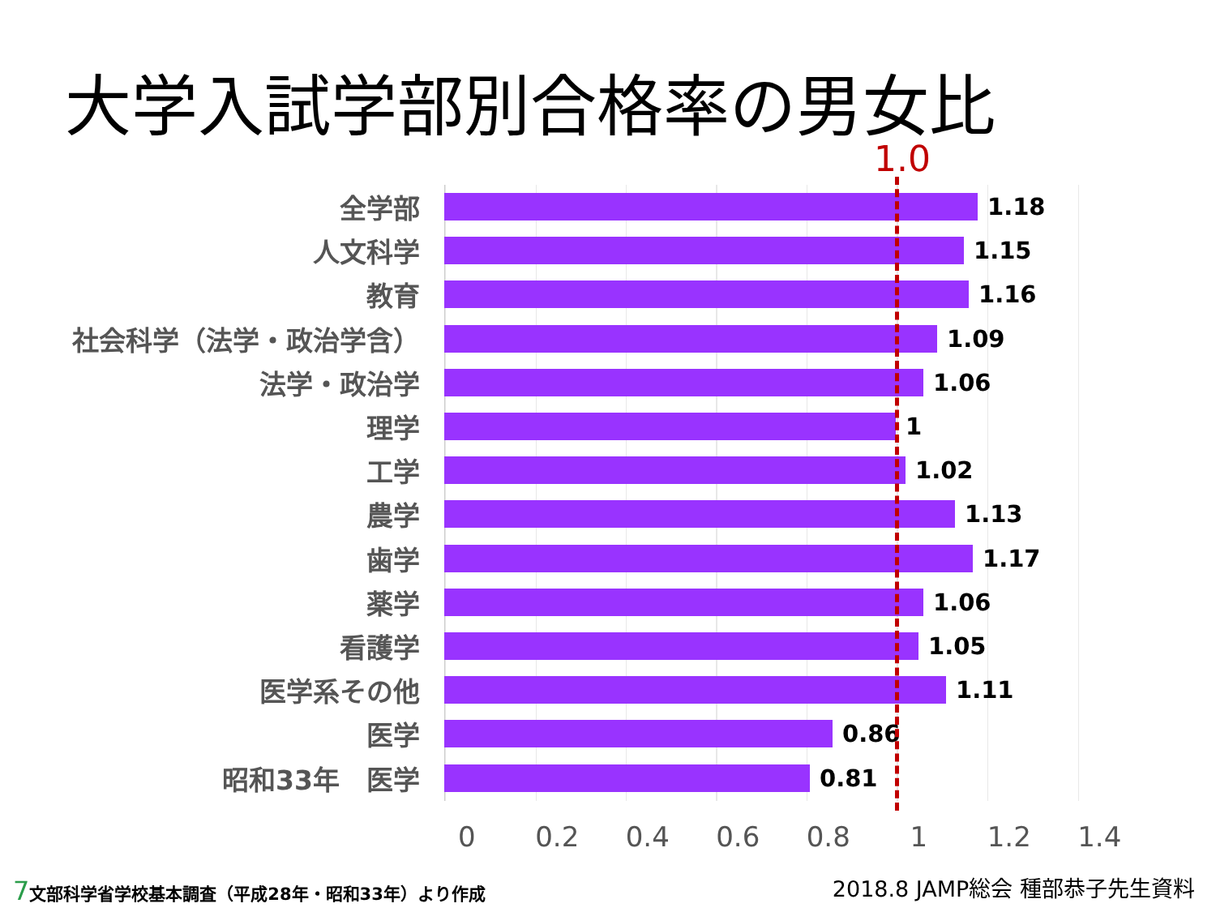大学入試学部別合格率の男女比
1.0
全学部 1.18
人文科学 1.15
教育 1.16
社会科学（法学・政治学含） 1.09
法学・政治学 1.06
理学 1
工学 1.02
農学 1.13
歯学 1.17
薬学 1.06
看護学 1.05
医学系その他 1.11
医学 0.86
昭和33年　医学 0.81
0 0.2 0.4 0.6 0.8 1 1.2 1.4
7文部科学省学校基本調査（平成28年・昭和33年）より作成
2018.8 JAMP総会 種部恭子先生資料